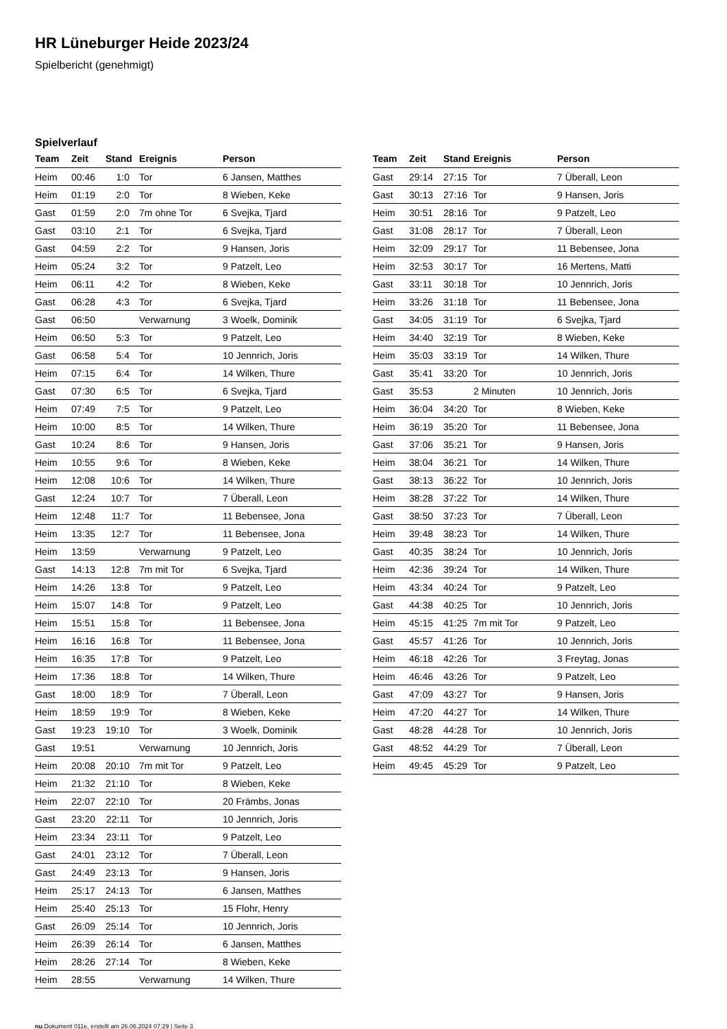HR Lüneburger Heide 2023/24
Spielbericht (genehmigt)
Spielverlauf
| Team | Zeit | Stand | Ereignis | Person |
| --- | --- | --- | --- | --- |
| Heim | 00:46 | 1:0 | Tor | 6 Jansen, Matthes |
| Heim | 01:19 | 2:0 | Tor | 8 Wieben, Keke |
| Gast | 01:59 | 2:0 | 7m ohne Tor | 6 Svejka, Tjard |
| Gast | 03:10 | 2:1 | Tor | 6 Svejka, Tjard |
| Gast | 04:59 | 2:2 | Tor | 9 Hansen, Joris |
| Heim | 05:24 | 3:2 | Tor | 9 Patzelt, Leo |
| Heim | 06:11 | 4:2 | Tor | 8 Wieben, Keke |
| Gast | 06:28 | 4:3 | Tor | 6 Svejka, Tjard |
| Gast | 06:50 | | Verwarnung | 3 Woelk, Dominik |
| Heim | 06:50 | 5:3 | Tor | 9 Patzelt, Leo |
| Gast | 06:58 | 5:4 | Tor | 10 Jennrich, Joris |
| Heim | 07:15 | 6:4 | Tor | 14 Wilken, Thure |
| Gast | 07:30 | 6:5 | Tor | 6 Svejka, Tjard |
| Heim | 07:49 | 7:5 | Tor | 9 Patzelt, Leo |
| Heim | 10:00 | 8:5 | Tor | 14 Wilken, Thure |
| Gast | 10:24 | 8:6 | Tor | 9 Hansen, Joris |
| Heim | 10:55 | 9:6 | Tor | 8 Wieben, Keke |
| Heim | 12:08 | 10:6 | Tor | 14 Wilken, Thure |
| Gast | 12:24 | 10:7 | Tor | 7 Überall, Leon |
| Heim | 12:48 | 11:7 | Tor | 11 Bebensee, Jona |
| Heim | 13:35 | 12:7 | Tor | 11 Bebensee, Jona |
| Heim | 13:59 | | Verwarnung | 9 Patzelt, Leo |
| Gast | 14:13 | 12:8 | 7m mit Tor | 6 Svejka, Tjard |
| Heim | 14:26 | 13:8 | Tor | 9 Patzelt, Leo |
| Heim | 15:07 | 14:8 | Tor | 9 Patzelt, Leo |
| Heim | 15:51 | 15:8 | Tor | 11 Bebensee, Jona |
| Heim | 16:16 | 16:8 | Tor | 11 Bebensee, Jona |
| Heim | 16:35 | 17:8 | Tor | 9 Patzelt, Leo |
| Heim | 17:36 | 18:8 | Tor | 14 Wilken, Thure |
| Gast | 18:00 | 18:9 | Tor | 7 Überall, Leon |
| Heim | 18:59 | 19:9 | Tor | 8 Wieben, Keke |
| Gast | 19:23 | 19:10 | Tor | 3 Woelk, Dominik |
| Gast | 19:51 | | Verwarnung | 10 Jennrich, Joris |
| Heim | 20:08 | 20:10 | 7m mit Tor | 9 Patzelt, Leo |
| Heim | 21:32 | 21:10 | Tor | 8 Wieben, Keke |
| Heim | 22:07 | 22:10 | Tor | 20 Främbs, Jonas |
| Gast | 23:20 | 22:11 | Tor | 10 Jennrich, Joris |
| Heim | 23:34 | 23:11 | Tor | 9 Patzelt, Leo |
| Gast | 24:01 | 23:12 | Tor | 7 Überall, Leon |
| Gast | 24:49 | 23:13 | Tor | 9 Hansen, Joris |
| Heim | 25:17 | 24:13 | Tor | 6 Jansen, Matthes |
| Heim | 25:40 | 25:13 | Tor | 15 Flohr, Henry |
| Gast | 26:09 | 25:14 | Tor | 10 Jennrich, Joris |
| Heim | 26:39 | 26:14 | Tor | 6 Jansen, Matthes |
| Heim | 28:26 | 27:14 | Tor | 8 Wieben, Keke |
| Heim | 28:55 | | Verwarnung | 14 Wilken, Thure |
| Team | Zeit | Stand | Ereignis | Person |
| --- | --- | --- | --- | --- |
| Gast | 29:14 | 27:15 | Tor | 7 Überall, Leon |
| Gast | 30:13 | 27:16 | Tor | 9 Hansen, Joris |
| Heim | 30:51 | 28:16 | Tor | 9 Patzelt, Leo |
| Gast | 31:08 | 28:17 | Tor | 7 Überall, Leon |
| Heim | 32:09 | 29:17 | Tor | 11 Bebensee, Jona |
| Heim | 32:53 | 30:17 | Tor | 16 Mertens, Matti |
| Gast | 33:11 | 30:18 | Tor | 10 Jennrich, Joris |
| Heim | 33:26 | 31:18 | Tor | 11 Bebensee, Jona |
| Gast | 34:05 | 31:19 | Tor | 6 Svejka, Tjard |
| Heim | 34:40 | 32:19 | Tor | 8 Wieben, Keke |
| Heim | 35:03 | 33:19 | Tor | 14 Wilken, Thure |
| Gast | 35:41 | 33:20 | Tor | 10 Jennrich, Joris |
| Gast | 35:53 | | 2 Minuten | 10 Jennrich, Joris |
| Heim | 36:04 | 34:20 | Tor | 8 Wieben, Keke |
| Heim | 36:19 | 35:20 | Tor | 11 Bebensee, Jona |
| Gast | 37:06 | 35:21 | Tor | 9 Hansen, Joris |
| Heim | 38:04 | 36:21 | Tor | 14 Wilken, Thure |
| Gast | 38:13 | 36:22 | Tor | 10 Jennrich, Joris |
| Heim | 38:28 | 37:22 | Tor | 14 Wilken, Thure |
| Gast | 38:50 | 37:23 | Tor | 7 Überall, Leon |
| Heim | 39:48 | 38:23 | Tor | 14 Wilken, Thure |
| Gast | 40:35 | 38:24 | Tor | 10 Jennrich, Joris |
| Heim | 42:36 | 39:24 | Tor | 14 Wilken, Thure |
| Heim | 43:34 | 40:24 | Tor | 9 Patzelt, Leo |
| Gast | 44:38 | 40:25 | Tor | 10 Jennrich, Joris |
| Heim | 45:15 | 41:25 | 7m mit Tor | 9 Patzelt, Leo |
| Gast | 45:57 | 41:26 | Tor | 10 Jennrich, Joris |
| Heim | 46:18 | 42:26 | Tor | 3 Freytag, Jonas |
| Heim | 46:46 | 43:26 | Tor | 9 Patzelt, Leo |
| Gast | 47:09 | 43:27 | Tor | 9 Hansen, Joris |
| Heim | 47:20 | 44:27 | Tor | 14 Wilken, Thure |
| Gast | 48:28 | 44:28 | Tor | 10 Jennrich, Joris |
| Gast | 48:52 | 44:29 | Tor | 7 Überall, Leon |
| Heim | 49:45 | 45:29 | Tor | 9 Patzelt, Leo |
nu.Dokument 011e, erstellt am 26.06.2024 07:29 | Seite 3